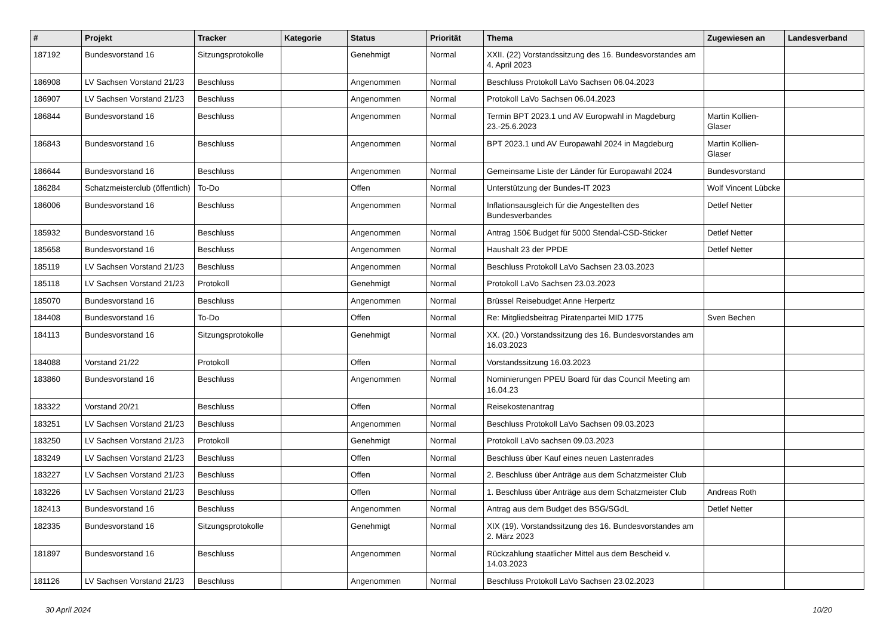| # | Projekt | Tracker | Kategorie | Status | Priorität | Thema | Zugewiesen an | Landesverband |
| --- | --- | --- | --- | --- | --- | --- | --- | --- |
| 187192 | Bundesvorstand 16 | Sitzungsprotokolle | | Genehmigt | Normal | XXII. (22) Vorstandssitzung des 16. Bundesvorstandes am 4. April 2023 | | |
| 186908 | LV Sachsen Vorstand 21/23 | Beschluss | | Angenommen | Normal | Beschluss Protokoll LaVo Sachsen 06.04.2023 | | |
| 186907 | LV Sachsen Vorstand 21/23 | Beschluss | | Angenommen | Normal | Protokoll LaVo Sachsen 06.04.2023 | | |
| 186844 | Bundesvorstand 16 | Beschluss | | Angenommen | Normal | Termin BPT 2023.1 und AV Europwahl in Magdeburg 23.-25.6.2023 | Martin Kollien-Glaser | |
| 186843 | Bundesvorstand 16 | Beschluss | | Angenommen | Normal | BPT 2023.1 und AV Europawahl 2024 in Magdeburg | Martin Kollien-Glaser | |
| 186644 | Bundesvorstand 16 | Beschluss | | Angenommen | Normal | Gemeinsame Liste der Länder für Europawahl 2024 | Bundesvorstand | |
| 186284 | Schatzmeisterclub (öffentlich) | To-Do | | Offen | Normal | Unterstützung der Bundes-IT 2023 | Wolf Vincent Lübcke | |
| 186006 | Bundesvorstand 16 | Beschluss | | Angenommen | Normal | Inflationsausgleich für die Angestellten des Bundesverbandes | Detlef Netter | |
| 185932 | Bundesvorstand 16 | Beschluss | | Angenommen | Normal | Antrag 150€ Budget für 5000 Stendal-CSD-Sticker | Detlef Netter | |
| 185658 | Bundesvorstand 16 | Beschluss | | Angenommen | Normal | Haushalt 23 der PPDE | Detlef Netter | |
| 185119 | LV Sachsen Vorstand 21/23 | Beschluss | | Angenommen | Normal | Beschluss Protokoll LaVo Sachsen 23.03.2023 | | |
| 185118 | LV Sachsen Vorstand 21/23 | Protokoll | | Genehmigt | Normal | Protokoll LaVo Sachsen 23.03.2023 | | |
| 185070 | Bundesvorstand 16 | Beschluss | | Angenommen | Normal | Brüssel Reisebudget Anne Herpertz | | |
| 184408 | Bundesvorstand 16 | To-Do | | Offen | Normal | Re: Mitgliedsbeitrag Piratenpartei MID 1775 | Sven Bechen | |
| 184113 | Bundesvorstand 16 | Sitzungsprotokolle | | Genehmigt | Normal | XX. (20.) Vorstandssitzung des 16. Bundesvorstandes am 16.03.2023 | | |
| 184088 | Vorstand 21/22 | Protokoll | | Offen | Normal | Vorstandssitzung 16.03.2023 | | |
| 183860 | Bundesvorstand 16 | Beschluss | | Angenommen | Normal | Nominierungen PPEU Board für das Council Meeting am 16.04.23 | | |
| 183322 | Vorstand 20/21 | Beschluss | | Offen | Normal | Reisekostenantrag | | |
| 183251 | LV Sachsen Vorstand 21/23 | Beschluss | | Angenommen | Normal | Beschluss Protokoll LaVo Sachsen 09.03.2023 | | |
| 183250 | LV Sachsen Vorstand 21/23 | Protokoll | | Genehmigt | Normal | Protokoll LaVo sachsen 09.03.2023 | | |
| 183249 | LV Sachsen Vorstand 21/23 | Beschluss | | Offen | Normal | Beschluss über Kauf eines neuen Lastenrades | | |
| 183227 | LV Sachsen Vorstand 21/23 | Beschluss | | Offen | Normal | 2. Beschluss über Anträge aus dem Schatzmeister Club | | |
| 183226 | LV Sachsen Vorstand 21/23 | Beschluss | | Offen | Normal | 1. Beschluss über Anträge aus dem Schatzmeister Club | Andreas Roth | |
| 182413 | Bundesvorstand 16 | Beschluss | | Angenommen | Normal | Antrag aus dem Budget des BSG/SGdL | Detlef Netter | |
| 182335 | Bundesvorstand 16 | Sitzungsprotokolle | | Genehmigt | Normal | XIX (19). Vorstandssitzung des 16. Bundesvorstandes am 2. März 2023 | | |
| 181897 | Bundesvorstand 16 | Beschluss | | Angenommen | Normal | Rückzahlung staatlicher Mittel aus dem Bescheid v. 14.03.2023 | | |
| 181126 | LV Sachsen Vorstand 21/23 | Beschluss | | Angenommen | Normal | Beschluss Protokoll LaVo Sachsen 23.02.2023 | | |
30 April 2024 10/20